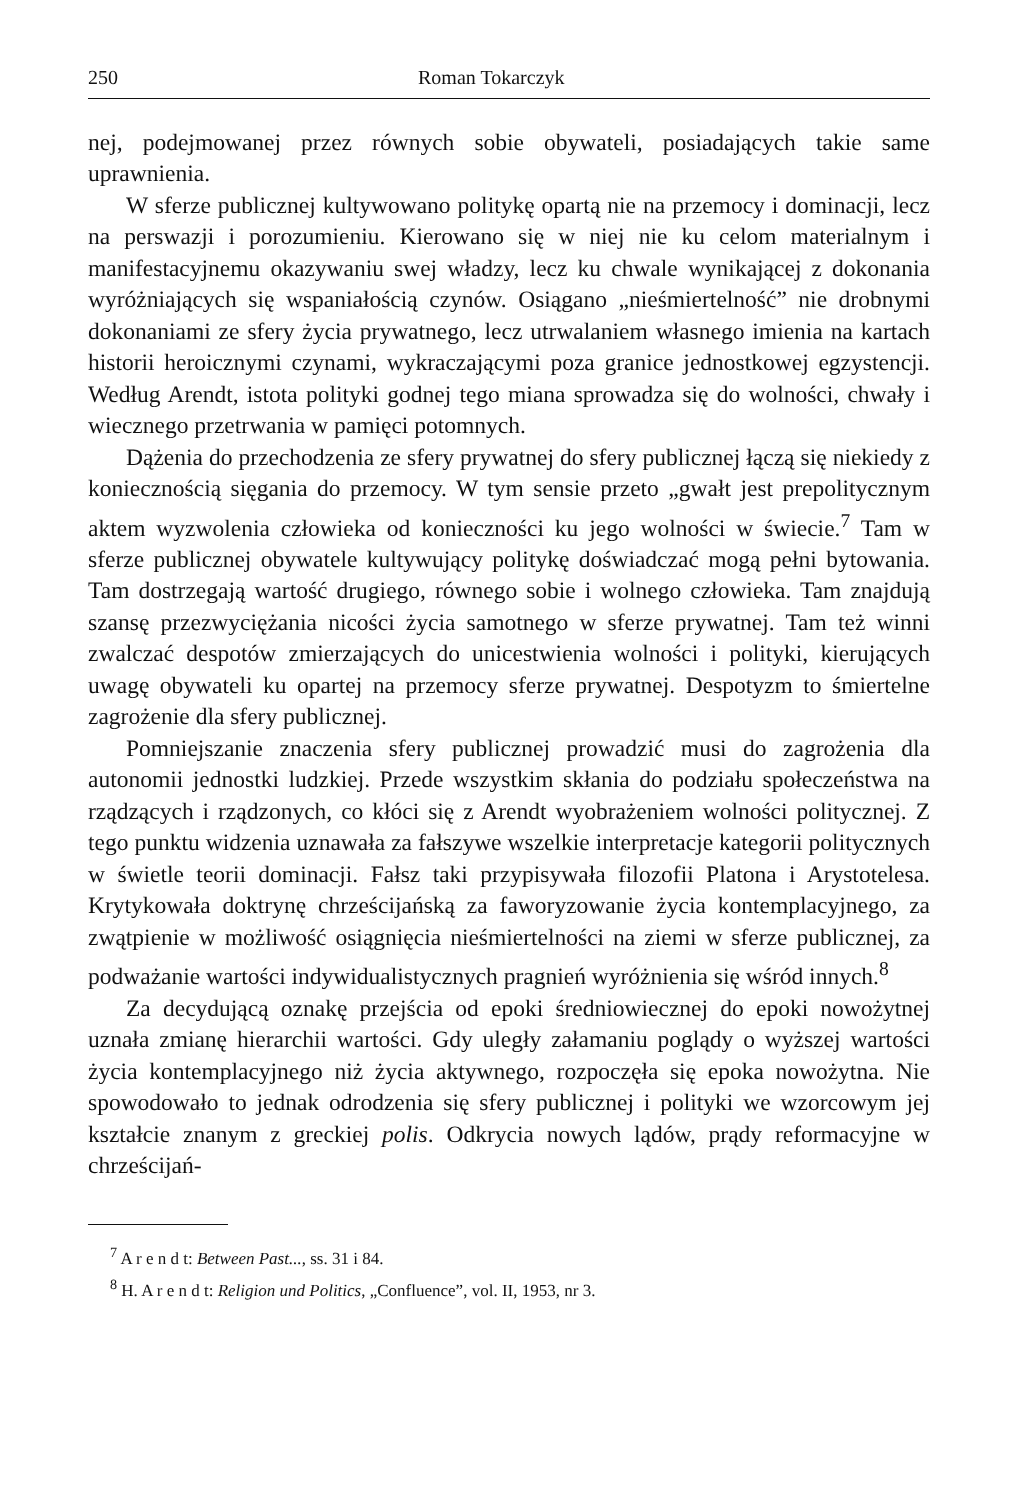250 Roman Tokarczyk
nej, podejmowanej przez równych sobie obywateli, posiadających takie same uprawnienia.
W sferze publicznej kultywowano politykę opartą nie na przemocy i dominacji, lecz na perswazji i porozumieniu. Kierowano się w niej nie ku celom materialnym i manifestacyjnemu okazywaniu swej władzy, lecz ku chwale wynikającej z dokonania wyróżniających się wspaniałością czynów. Osiągano „nieśmiertelność” nie drobnymi dokonaniami ze sfery życia prywatnego, lecz utrwalaniem własnego imienia na kartach historii heroicznymi czynami, wykraczającymi poza granice jednostkowej egzystencji. Według Arendt, istota polityki godnej tego miana sprowadza się do wolności, chwały i wiecznego przetrwania w pamięci potomnych.
Dążenia do przechodzenia ze sfery prywatnej do sfery publicznej łączą się niekiedy z koniecznością sięgania do przemocy. W tym sensie przeto „gwałt jest prepolitycznym aktem wyzwolenia człowieka od konieczności ku jego wolności w świecie.<sup>7</sup> Tam w sferze publicznej obywatele kultywujący politykę doświadczać mogą pełni bytowania. Tam dostrzegają wartość drugiego, równego sobie i wolnego człowieka. Tam znajdują szansę przezwyciężania nicości życia samotnego w sferze prywatnej. Tam też winni zwalczać despotów zmierzających do unicestwienia wolności i polityki, kierujących uwagę obywateli ku opartej na przemocy sferze prywatnej. Despotyzm to śmiertelne zagrożenie dla sfery publicznej.
Pomniejszanie znaczenia sfery publicznej prowadzić musi do zagrożenia dla autonomii jednostki ludzkiej. Przede wszystkim skłania do podziału społeczeństwa na rządzących i rządzonych, co kłóci się z Arendt wyobrażeniem wolności politycznej. Z tego punktu widzenia uznawała za fałszywe wszelkie interpretacje kategorii politycznych w świetle teorii dominacji. Fałsz taki przypisywała filozofii Platona i Arystotelesa. Krytykowała doktrynę chrześcijańską za faworyzowanie życia kontemplacyjnego, za zwątpienie w możliwość osiągnięcia nieśmiertelności na ziemi w sferze publicznej, za podważanie wartości indywidualistycznych pragnień wyróżnienia się wśród innych.<sup>8</sup>
Za decydującą oznakę przejścia od epoki średniowiecznej do epoki nowożytnej uznała zmianę hierarchii wartości. Gdy uległy załamaniu poglądy o wyższej wartości życia kontemplacyjnego niż życia aktywnego, rozpoczęła się epoka nowożytna. Nie spowodowało to jednak odrodzenia się sfery publicznej i polityki we wzorcowym jej kształcie znanym z greckiej polis. Odkrycia nowych lądów, prądy reformacyjne w chrześcijań-
<sup>7</sup> A r e n d t: Between Past..., ss. 31 i 84.
<sup>8</sup> H. A r e n d t: Religion und Politics, „Confluence”, vol. II, 1953, nr 3.